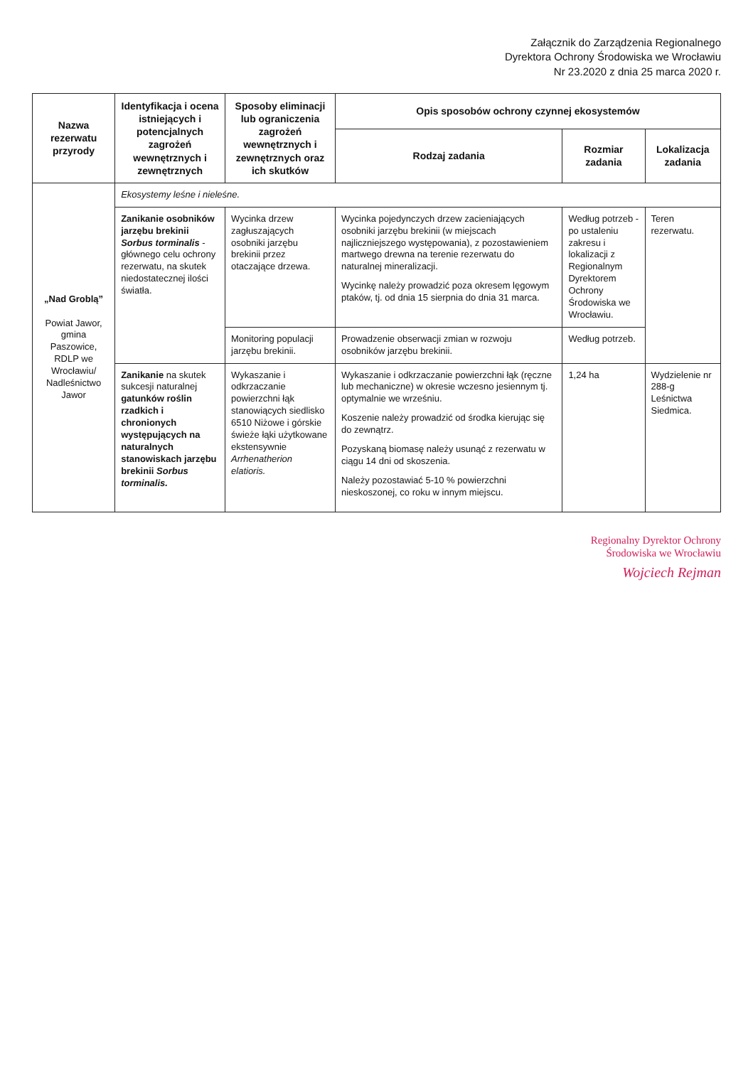Załącznik do Zarządzenia Regionalnego
Dyrektora Ochrony Środowiska we Wrocławiu
Nr 23.2020 z dnia 25 marca 2020 r.
| Nazwa rezerwatu przyrody | Identyfikacja i ocena istniejących i potencjalnych zagrożeń wewnętrznych i zewnętrznych | Sposoby eliminacji lub ograniczenia zagrożeń wewnętrznych i zewnętrznych oraz ich skutków | Opis sposobów ochrony czynnej ekosystemów | | |
| --- | --- | --- | --- | --- | --- |
| | | | Rodzaj zadania | Rozmiar zadania | Lokalizacja zadania |
| „Nad Groblą” Powiat Jawor, gmina Paszowice, RDLP we Wrocławiu/ Nadleśnictwo Jawor | Ekosystemy leśne i nieleśne. | | | | |
| | Zanikanie osobników jarzębu brekinii Sorbus torminalis - głównego celu ochrony rezerwatu, na skutek niedostatecznej ilości światła. | Wycinka drzew zagłuszających osobniki jarzębu brekinii przez otaczające drzewa. | Wycinka pojedynczych drzew zacieniających osobniki jarzębu brekinii (w miejscach najliczniejszego występowania), z pozostawieniem martwego drewna na terenie rezerwatu do naturalnej mineralizacji. Wycinkę należy prowadzić poza okresem lęgowym ptaków, tj. od dnia 15 sierpnia do dnia 31 marca. | Według potrzeb - po ustaleniu zakresu i lokalizacji z Regionalnym Dyrektorem Ochrony Środowiska we Wrocławiu. | Teren rezerwatu. |
| | | Monitoring populacji jarzębu brekinii. | Prowadzenie obserwacji zmian w rozwoju osobników jarzębu brekinii. | Według potrzeb. | |
| | Zanikanie na skutek sukcesji naturalnej gatunków roślin rzadkich i chronionych występujących na naturalnych stanowiskach jarzębu brekinii Sorbus torminalis. | Wykaszanie i odkrzaczanie powierzchni łąk stanowiących siedlisko 6510 Niżowe i górskie świeże łąki użytkowane ekstensywnie Arrhenatherion elatioris. | Wykaszanie i odkrzaczanie powierzchni łąk (ręczne lub mechaniczne) w okresie wczesno jesiennym tj. optymalnie we wrześniu. Koszenie należy prowadzić od środka kierując się do zewnątrz. Pozyskaną biomasę należy usunąć z rezerwatu w ciągu 14 dni od skoszenia. Należy pozostawiać 5-10 % powierzchni nieskoszonej, co roku w innym miejscu. | 1,24 ha | Wydzielenie nr 288-g Leśnictwa Siedmica. |
Regionalny Dyrektor Ochrony
Środowiska we Wrocławiu
Wojciech Rejman